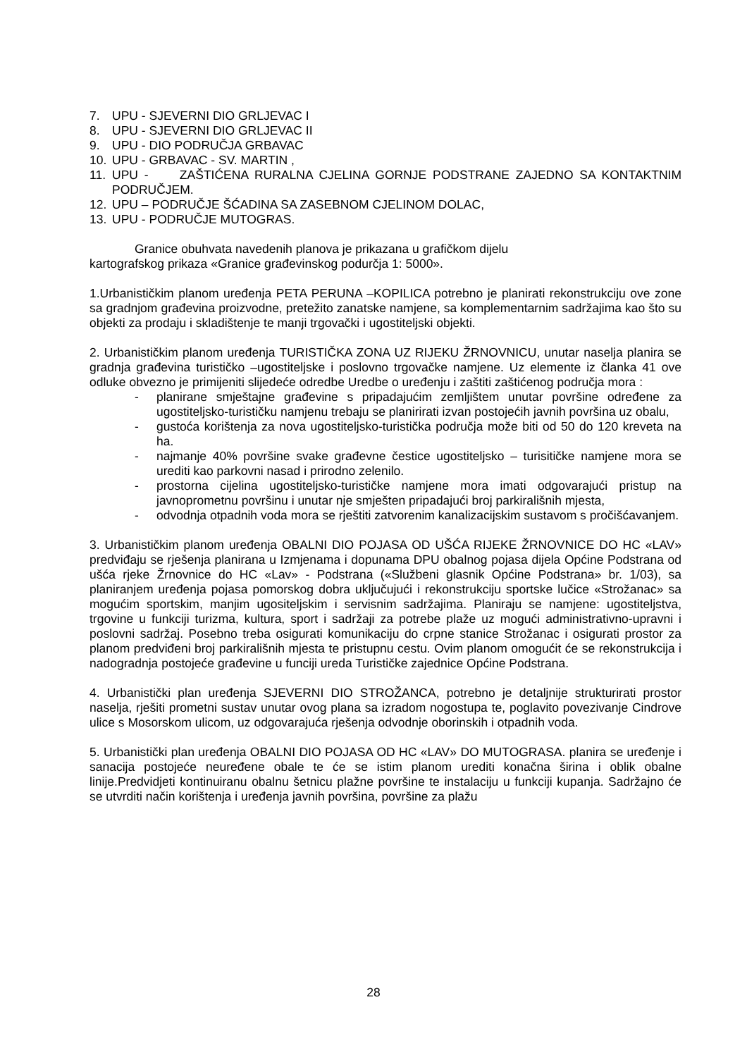7. UPU - SJEVERNI DIO GRLJEVAC I
8. UPU - SJEVERNI DIO GRLJEVAC II
9. UPU - DIO PODRUČJA GRBAVAC
10. UPU - GRBAVAC - SV. MARTIN ,
11. UPU - ZAŠTIĆENA RURALNA CJELINA GORNJE PODSTRANE ZAJEDNO SA KONTAKTNIM PODRUČJEM.
12. UPU – PODRUČJE ŠĆADINA SA ZASEBNOM CJELINOM DOLAC,
13. UPU - PODRUČJE MUTOGRAS.
Granice obuhvata navedenih planova je prikazana u grafičkom dijelu
kartografskog prikaza «Granice građevinskog podurčja 1: 5000».
1.Urbanističkim planom uređenja PETA PERUNA –KOPILICA potrebno je planirati rekonstrukciju ove zone sa gradnjom građevina proizvodne, pretežito zanatske namjene, sa komplementarnim sadržajima kao što su objekti za prodaju i skladištenje te manji trgovački i ugostiteljski objekti.
2. Urbanističkim planom uređenja TURISTIČKA ZONA UZ RIJEKU ŽRNOVNICU, unutar naselja planira se gradnja građevina turističko –ugostiteljske i poslovno trgovačke namjene. Uz elemente iz članka 41 ove odluke obvezno je primijeniti slijedeće odredbe Uredbe o uređenju i zaštiti zaštićenog područja mora :
- planirane smještajne građevine s pripadajućim zemljištem unutar površine određene za ugostiteljsko-turističku namjenu trebaju se planirirati izvan postojećih javnih površina uz obalu,
- gustoća korištenja za nova ugostiteljsko-turistička područja može biti od 50 do 120 kreveta na ha.
- najmanje 40% površine svake građevne čestice ugostiteljsko – turisitičke namjene mora se urediti kao parkovni nasad i prirodno zelenilo.
- prostorna cijelina ugostiteljsko-turističke namjene mora imati odgovarajući pristup na javnoprometnu površinu i unutar nje smješten pripadajući broj parkirališnih mjesta,
- odvodnja otpadnih voda mora se rještiti zatvorenim kanalizacijskim sustavom s pročišćavanjem.
3. Urbanističkim planom uređenja OBALNI DIO POJASA OD UŠĆA RIJEKE ŽRNOVNICE DO HC «LAV» predviđaju se rješenja planirana u Izmjenama i dopunama DPU obalnog pojasa dijela Općine Podstrana od ušća rjeke Žrnovnice do HC «Lav» - Podstrana («Službeni glasnik Općine Podstrana» br. 1/03), sa planiranjem uređenja pojasa pomorskog dobra uključujući i rekonstrukciju sportske lučice «Strožanac» sa mogućim sportskim, manjim ugositeljskim i servisnim sadržajima. Planiraju se namjene: ugostiteljstva, trgovine u funkciji turizma, kultura, sport i sadržaji za potrebe plaže uz mogući administrativno-upravni i poslovni sadržaj. Posebno treba osigurati komunikaciju do crpne stanice Strožanac i osigurati prostor za planom predviđeni broj parkirališnih mjesta te pristupnu cestu. Ovim planom omogućit će se rekonstrukcija i nadogradnja postojeće građevine u funciji ureda Turističke zajednice Općine Podstrana.
4. Urbanistički plan uređenja SJEVERNI DIO STROŽANCA, potrebno je detaljnije strukturirati prostor naselja, rješiti prometni sustav unutar ovog plana sa izradom nogostupa te, poglavito povezivanje Cindrove ulice s Mosorskom ulicom, uz odgovarajuća rješenja odvodnje oborinskih i otpadnih voda.
5. Urbanistički plan uređenja OBALNI DIO POJASA OD HC «LAV» DO MUTOGRASA. planira se uređenje i sanacija postojeće neuređene obale te će se istim planom urediti konačna širina i oblik obalne linije.Predvidjeti kontinuiranu obalnu šetnicu plažne površine te instalaciju u funkciji kupanja. Sadržajno će se utvrditi način korištenja i uređenja javnih površina, površine za plažu
28